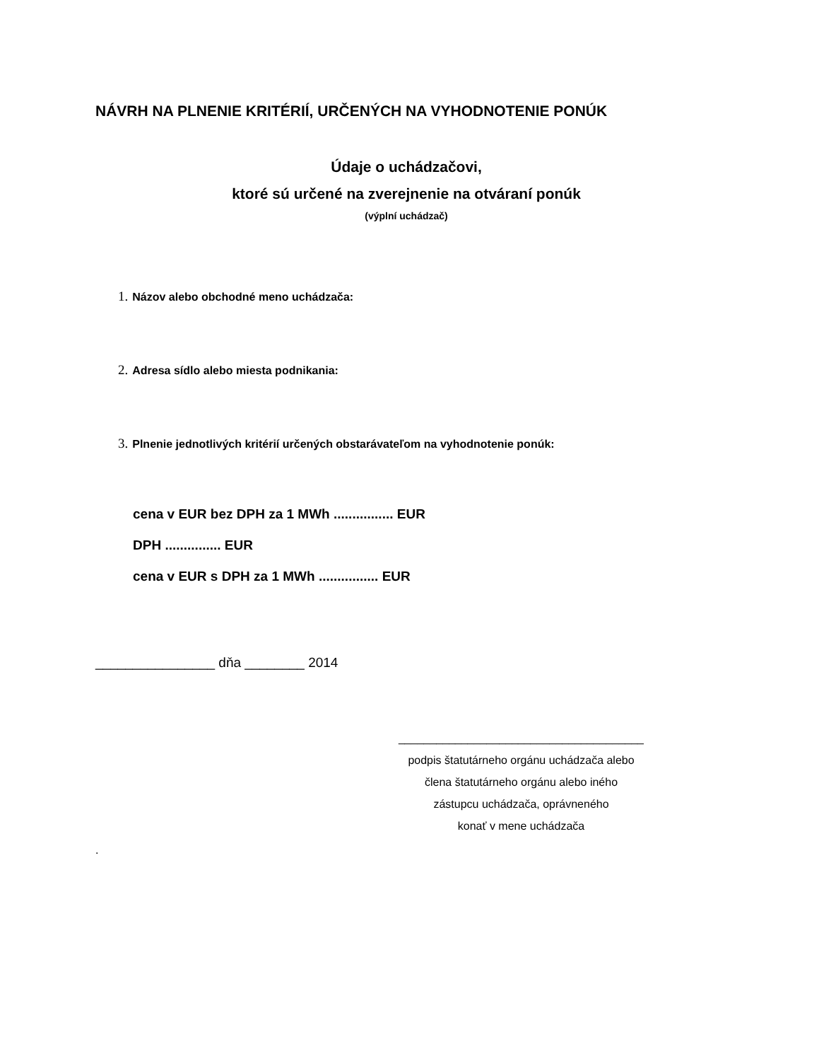NÁVRH NA PLNENIE KRITÉRIÍ, URČENÝCH NA VYHODNOTENIE PONÚK
Údaje o uchádzačovi,
ktoré sú určené na zverejnenie na otváraní ponúk
(výplní uchádzač)
1. Názov alebo obchodné meno uchádzača:
2. Adresa sídlo alebo miesta podnikania:
3. Plnenie jednotlivých kritérií určených obstarávateľom na vyhodnotenie ponúk:
cena v EUR bez DPH za 1 MWh ................ EUR
DPH ............... EUR
cena v EUR s DPH za 1 MWh ................ EUR
________________ dňa ________ 2014
_______________________________________
podpis štatutárneho orgánu uchádzača alebo
člena štatutárneho orgánu alebo iného
zástupcu uchádzača, oprávneného
konať v mene uchádzača
.